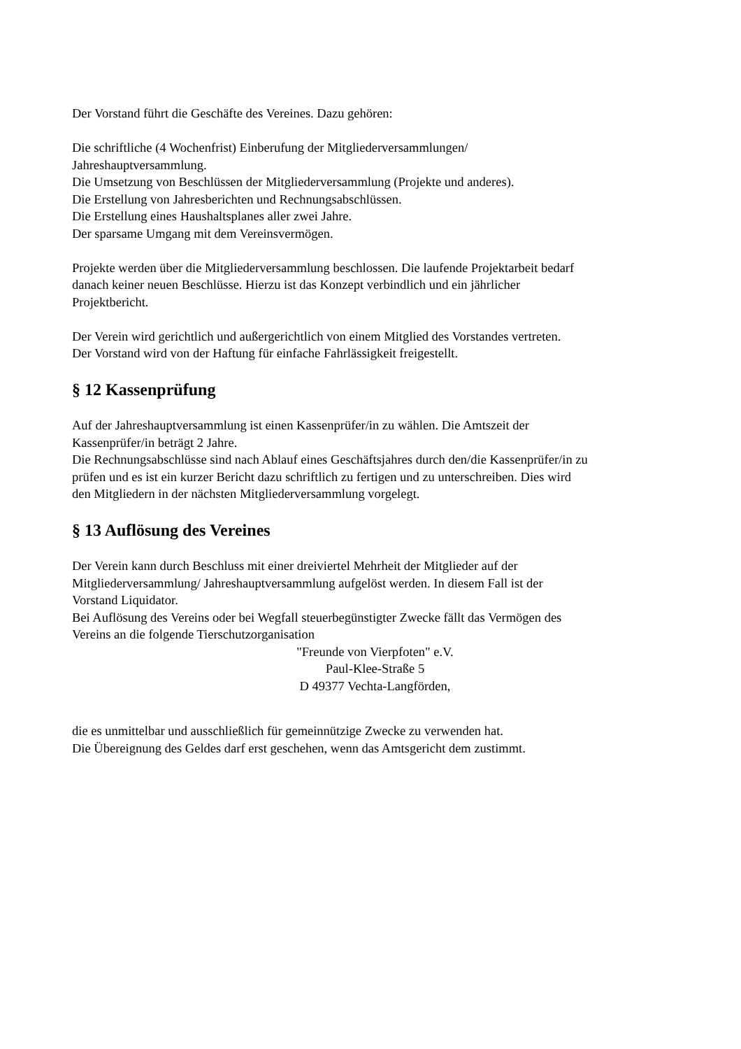Der Vorstand führt die Geschäfte des Vereines. Dazu gehören:
Die schriftliche (4 Wochenfrist) Einberufung der Mitgliederversammlungen/
Jahreshauptversammlung.
Die Umsetzung von Beschlüssen der Mitgliederversammlung (Projekte und anderes).
Die Erstellung von Jahresberichten und Rechnungsabschlüssen.
Die Erstellung eines Haushaltsplanes aller zwei Jahre.
Der sparsame Umgang mit dem Vereinsvermögen.
Projekte werden über die Mitgliederversammlung beschlossen. Die laufende Projektarbeit bedarf
danach keiner neuen Beschlüsse. Hierzu ist das Konzept verbindlich und ein jährlicher
Projektbericht.
Der Verein wird gerichtlich und außergerichtlich von einem Mitglied des Vorstandes vertreten.
Der Vorstand wird von der Haftung für einfache Fahrlässigkeit freigestellt.
§ 12 Kassenprüfung
Auf der Jahreshauptversammlung ist einen Kassenprüfer/in zu wählen. Die Amtszeit der
Kassenprüfer/in beträgt 2 Jahre.
Die Rechnungsabschlüsse sind nach Ablauf eines Geschäftsjahres durch den/die Kassenprüfer/in zu
prüfen und es ist ein kurzer Bericht dazu schriftlich zu fertigen und zu unterschreiben. Dies wird
den Mitgliedern in der nächsten Mitgliederversammlung vorgelegt.
§ 13 Auflösung des Vereines
Der Verein kann durch Beschluss mit einer dreiviertel Mehrheit der Mitglieder auf der
Mitgliederversammlung/ Jahreshauptversammlung aufgelöst werden. In diesem Fall ist der
Vorstand Liquidator.
Bei Auflösung des Vereins oder bei Wegfall steuerbegünstigter Zwecke fällt das Vermögen des
Vereins an die folgende Tierschutzorganisation
"Freunde von Vierpfoten" e.V.
Paul-Klee-Straße 5
D 49377 Vechta-Langförden,
die es unmittelbar und ausschließlich für gemeinnützige Zwecke zu verwenden hat.
Die Übereignung des Geldes darf erst geschehen, wenn das Amtsgericht dem zustimmt.